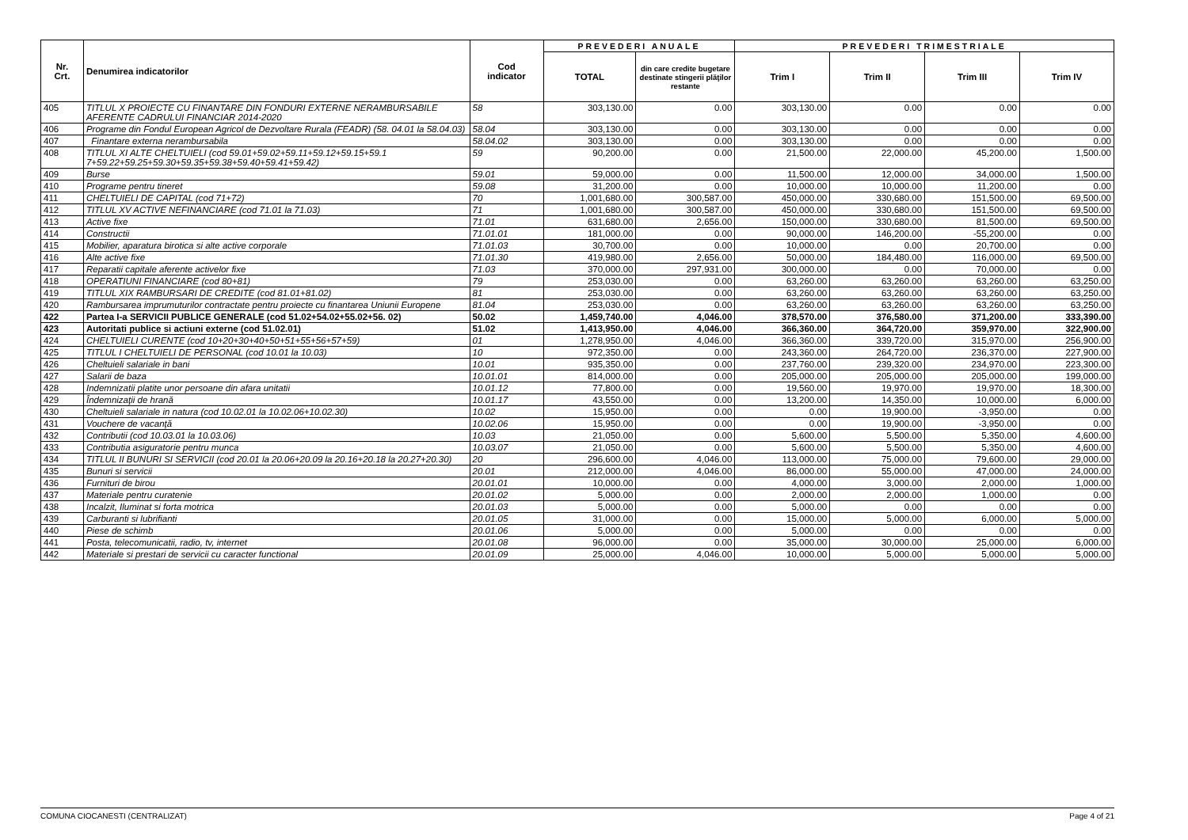| Nr. Crt. | Denumirea indicatorilor | Cod indicator | PREVEDERI ANUALE | | PREVEDERI TRIMESTRIALE | | | |
| --- | --- | --- | --- | --- | --- | --- | --- | --- |
| | | | TOTAL | din care credite bugetare destinate stingerii plăţilor restante | Trim I | Trim II | Trim III | Trim IV |
| 405 | TITLUL X PROIECTE CU FINANTARE DIN FONDURI EXTERNE NERAMBURSABILE AFERENTE CADRULUI FINANCIAR 2014-2020 | 58 | 303,130.00 | 0.00 | 303,130.00 | 0.00 | 0.00 | 0.00 |
| 406 | Programe din Fondul European Agricol de Dezvoltare Rurala (FEADR) (58. 04.01 la 58.04.03) | 58.04 | 303,130.00 | 0.00 | 303,130.00 | 0.00 | 0.00 | 0.00 |
| 407 | Finantare externa nerambursabila | 58.04.02 | 303,130.00 | 0.00 | 303,130.00 | 0.00 | 0.00 | 0.00 |
| 408 | TITLUL XI ALTE CHELTUIELI (cod 59.01+59.02+59.11+59.12+59.15+59.1 7+59.22+59.25+59.30+59.35+59.38+59.40+59.41+59.42) | 59 | 90,200.00 | 0.00 | 21,500.00 | 22,000.00 | 45,200.00 | 1,500.00 |
| 409 | Burse | 59.01 | 59,000.00 | 0.00 | 11,500.00 | 12,000.00 | 34,000.00 | 1,500.00 |
| 410 | Programe pentru tineret | 59.08 | 31,200.00 | 0.00 | 10,000.00 | 10,000.00 | 11,200.00 | 0.00 |
| 411 | CHELTUIELI DE CAPITAL (cod 71+72) | 70 | 1,001,680.00 | 300,587.00 | 450,000.00 | 330,680.00 | 151,500.00 | 69,500.00 |
| 412 | TITLUL XV ACTIVE NEFINANCIARE (cod 71.01 la 71.03) | 71 | 1,001,680.00 | 300,587.00 | 450,000.00 | 330,680.00 | 151,500.00 | 69,500.00 |
| 413 | Active fixe | 71.01 | 631,680.00 | 2,656.00 | 150,000.00 | 330,680.00 | 81,500.00 | 69,500.00 |
| 414 | Constructii | 71.01.01 | 181,000.00 | 0.00 | 90,000.00 | 146,200.00 | -55,200.00 | 0.00 |
| 415 | Mobilier, aparatura birotica si alte active corporale | 71.01.03 | 30,700.00 | 0.00 | 10,000.00 | 0.00 | 20,700.00 | 0.00 |
| 416 | Alte active fixe | 71.01.30 | 419,980.00 | 2,656.00 | 50,000.00 | 184,480.00 | 116,000.00 | 69,500.00 |
| 417 | Reparatii capitale aferente activelor fixe | 71.03 | 370,000.00 | 297,931.00 | 300,000.00 | 0.00 | 70,000.00 | 0.00 |
| 418 | OPERATIUNI FINANCIARE (cod 80+81) | 79 | 253,030.00 | 0.00 | 63,260.00 | 63,260.00 | 63,260.00 | 63,250.00 |
| 419 | TITLUL XIX RAMBURSARI DE CREDITE (cod 81.01+81.02) | 81 | 253,030.00 | 0.00 | 63,260.00 | 63,260.00 | 63,260.00 | 63,250.00 |
| 420 | Rambursarea imprumuturilor contractate pentru proiecte cu finantarea Uniunii Europene | 81.04 | 253,030.00 | 0.00 | 63,260.00 | 63,260.00 | 63,260.00 | 63,250.00 |
| 422 | Partea I-a SERVICII PUBLICE GENERALE (cod 51.02+54.02+55.02+56. 02) | 50.02 | 1,459,740.00 | 4,046.00 | 378,570.00 | 376,580.00 | 371,200.00 | 333,390.00 |
| 423 | Autoritati publice si actiuni externe (cod 51.02.01) | 51.02 | 1,413,950.00 | 4,046.00 | 366,360.00 | 364,720.00 | 359,970.00 | 322,900.00 |
| 424 | CHELTUIELI CURENTE (cod 10+20+30+40+50+51+55+56+57+59) | 01 | 1,278,950.00 | 4,046.00 | 366,360.00 | 339,720.00 | 315,970.00 | 256,900.00 |
| 425 | TITLUL I CHELTUIELI DE PERSONAL (cod 10.01 la 10.03) | 10 | 972,350.00 | 0.00 | 243,360.00 | 264,720.00 | 236,370.00 | 227,900.00 |
| 426 | Cheltuieli salariale in bani | 10.01 | 935,350.00 | 0.00 | 237,760.00 | 239,320.00 | 234,970.00 | 223,300.00 |
| 427 | Salarii de baza | 10.01.01 | 814,000.00 | 0.00 | 205,000.00 | 205,000.00 | 205,000.00 | 199,000.00 |
| 428 | Indemnizatii platite unor persoane din afara unitatii | 10.01.12 | 77,800.00 | 0.00 | 19,560.00 | 19,970.00 | 19,970.00 | 18,300.00 |
| 429 | Îndemnizaţii de hrană | 10.01.17 | 43,550.00 | 0.00 | 13,200.00 | 14,350.00 | 10,000.00 | 6,000.00 |
| 430 | Cheltuieli salariale in natura (cod 10.02.01 la 10.02.06+10.02.30) | 10.02 | 15,950.00 | 0.00 | 0.00 | 19,900.00 | -3,950.00 | 0.00 |
| 431 | Vouchere de vacanţă | 10.02.06 | 15,950.00 | 0.00 | 0.00 | 19,900.00 | -3,950.00 | 0.00 |
| 432 | Contributii (cod 10.03.01 la 10.03.06) | 10.03 | 21,050.00 | 0.00 | 5,600.00 | 5,500.00 | 5,350.00 | 4,600.00 |
| 433 | Contributia asiguratorie pentru munca | 10.03.07 | 21,050.00 | 0.00 | 5,600.00 | 5,500.00 | 5,350.00 | 4,600.00 |
| 434 | TITLUL II BUNURI SI SERVICII (cod 20.01 la 20.06+20.09 la 20.16+20.18 la 20.27+20.30) | 20 | 296,600.00 | 4,046.00 | 113,000.00 | 75,000.00 | 79,600.00 | 29,000.00 |
| 435 | Bunuri si servicii | 20.01 | 212,000.00 | 4,046.00 | 86,000.00 | 55,000.00 | 47,000.00 | 24,000.00 |
| 436 | Furnituri de birou | 20.01.01 | 10,000.00 | 0.00 | 4,000.00 | 3,000.00 | 2,000.00 | 1,000.00 |
| 437 | Materiale pentru curatenie | 20.01.02 | 5,000.00 | 0.00 | 2,000.00 | 2,000.00 | 1,000.00 | 0.00 |
| 438 | Incalzit, Iluminat si forta motrica | 20.01.03 | 5,000.00 | 0.00 | 5,000.00 | 0.00 | 0.00 | 0.00 |
| 439 | Carburanti si lubrifianti | 20.01.05 | 31,000.00 | 0.00 | 15,000.00 | 5,000.00 | 6,000.00 | 5,000.00 |
| 440 | Piese de schimb | 20.01.06 | 5,000.00 | 0.00 | 5,000.00 | 0.00 | 0.00 | 0.00 |
| 441 | Posta, telecomunicatii, radio, tv, internet | 20.01.08 | 96,000.00 | 0.00 | 35,000.00 | 30,000.00 | 25,000.00 | 6,000.00 |
| 442 | Materiale si prestari de servicii cu caracter functional | 20.01.09 | 25,000.00 | 4,046.00 | 10,000.00 | 5,000.00 | 5,000.00 | 5,000.00 |
COMUNA CIOCANESTI (CENTRALIZAT) Page 4 of 21